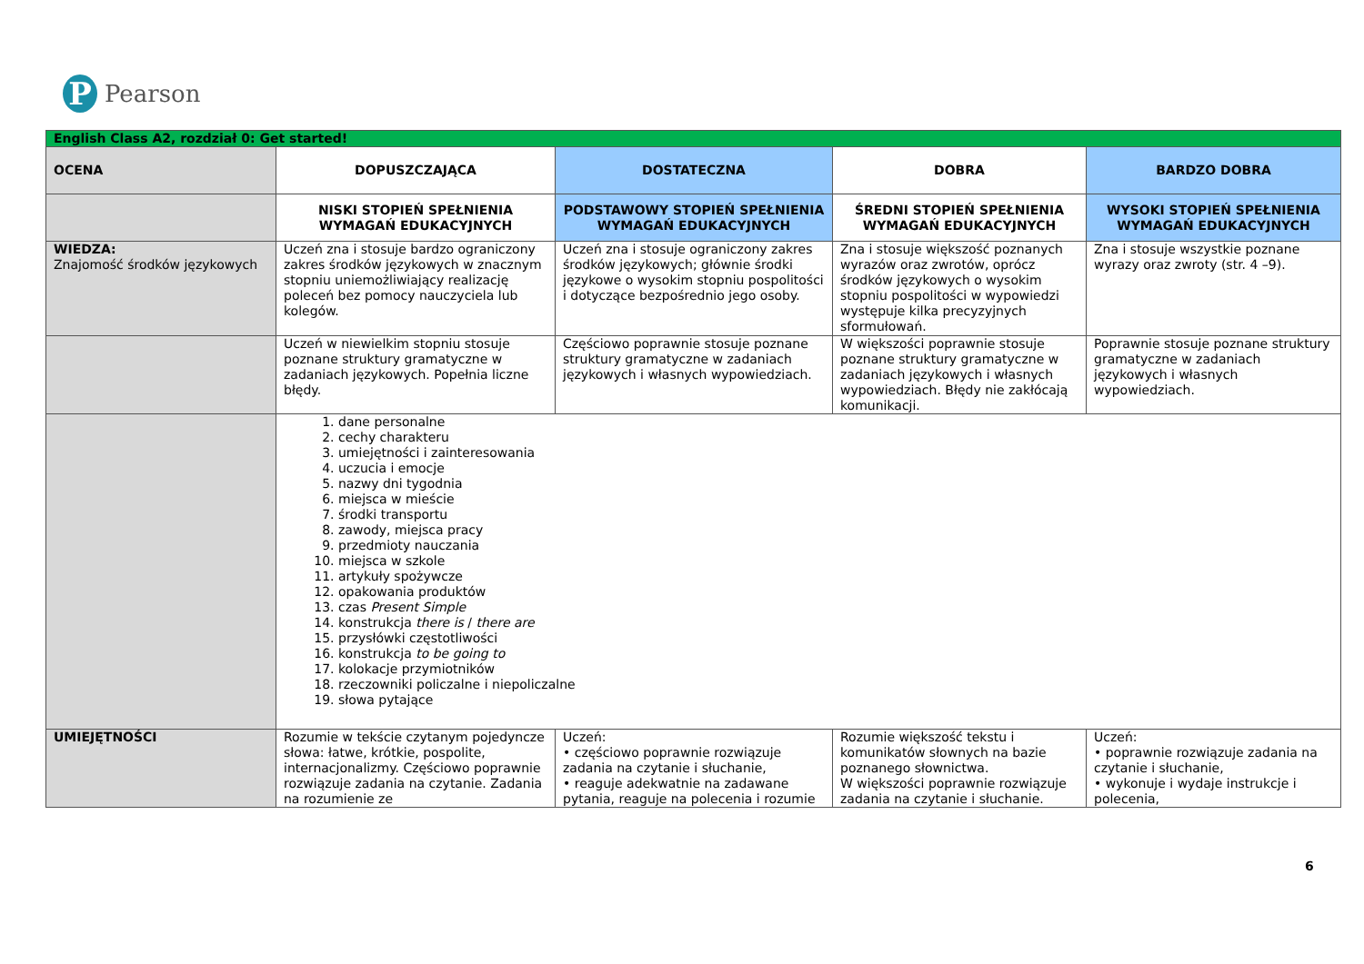P
Pearson
| English Class A2, rozdział 0: Get started! | | | | |
| OCENA | DOPUSZCZAJĄCA | DOSTATECZNA | DOBRA | BARDZO DOBRA |
| | NISKI STOPIEŃ SPEŁNIENIA WYMAGAŃ EDUKACYJNYCH | PODSTAWOWY STOPIEŃ SPEŁNIENIA WYMAGAŃ EDUKACYJNYCH | ŚREDNI STOPIEŃ SPEŁNIENIA WYMAGAŃ EDUKACYJNYCH | WYSOKI STOPIEŃ SPEŁNIENIA WYMAGAŃ EDUKACYJNYCH |
| WIEDZA: Znajomość środków językowych | Uczeń zna i stosuje bardzo ograniczony zakres środków językowych w znacznym stopniu uniemożliwiający realizację poleceń bez pomocy nauczyciela lub kolegów. | Uczeń zna i stosuje ograniczony zakres środków językowych; głównie środki językowe o wysokim stopniu pospolitości i dotyczące bezpośrednio jego osoby. | Zna i stosuje większość poznanych wyrazów oraz zwrotów, oprócz środków językowych o wysokim stopniu pospolitości w wypowiedzi występuje kilka precyzyjnych sformułowań. | Zna i stosuje wszystkie poznane wyrazy oraz zwroty (str. 4 –9). |
| | Uczeń w niewielkim stopniu stosuje poznane struktury gramatyczne w zadaniach językowych. Popełnia liczne błędy. | Częściowo poprawnie stosuje poznane struktury gramatyczne w zadaniach językowych i własnych wypowiedziach. | W większości poprawnie stosuje poznane struktury gramatyczne w zadaniach językowych i własnych wypowiedziach. Błędy nie zakłócają komunikacji. | Poprawnie stosuje poznane struktury gramatyczne w zadaniach językowych i własnych wypowiedziach. |
| | 1. dane personalne 2. cechy charakteru 3. umiejętności i zainteresowania 4. uczucia i emocje 5. nazwy dni tygodnia 6. miejsca w mieście 7. środki transportu 8. zawody, miejsca pracy 9. przedmioty nauczania 10. miejsca w szkole 11. artykuły spożywcze 12. opakowania produktów 13. czas Present Simple 14. konstrukcja there is / there are 15. przysłówki częstotliwości 16. konstrukcja to be going to 17. kolokacje przymiotników 18. rzeczowniki policzalne i niepoliczalne 19. słowa pytające | | | |
| UMIEJĘTNOŚCI | Rozumie w tekście czytanym pojedyncze słowa: łatwe, krótkie, pospolite, internacjonalizmy. Częściowo poprawnie rozwiązuje zadania na czytanie. Zadania na rozumienie ze | Uczeń: • częściowo poprawnie rozwiązuje zadania na czytanie i słuchanie, • reaguje adekwatnie na zadawane pytania, reaguje na polecenia i rozumie | Rozumie większość tekstu i komunikatów słownych na bazie poznanego słownictwa. W większości poprawnie rozwiązuje zadania na czytanie i słuchanie. | Uczeń: • poprawnie rozwiązuje zadania na czytanie i słuchanie, • wykonuje i wydaje instrukcje i polecenia, |
6